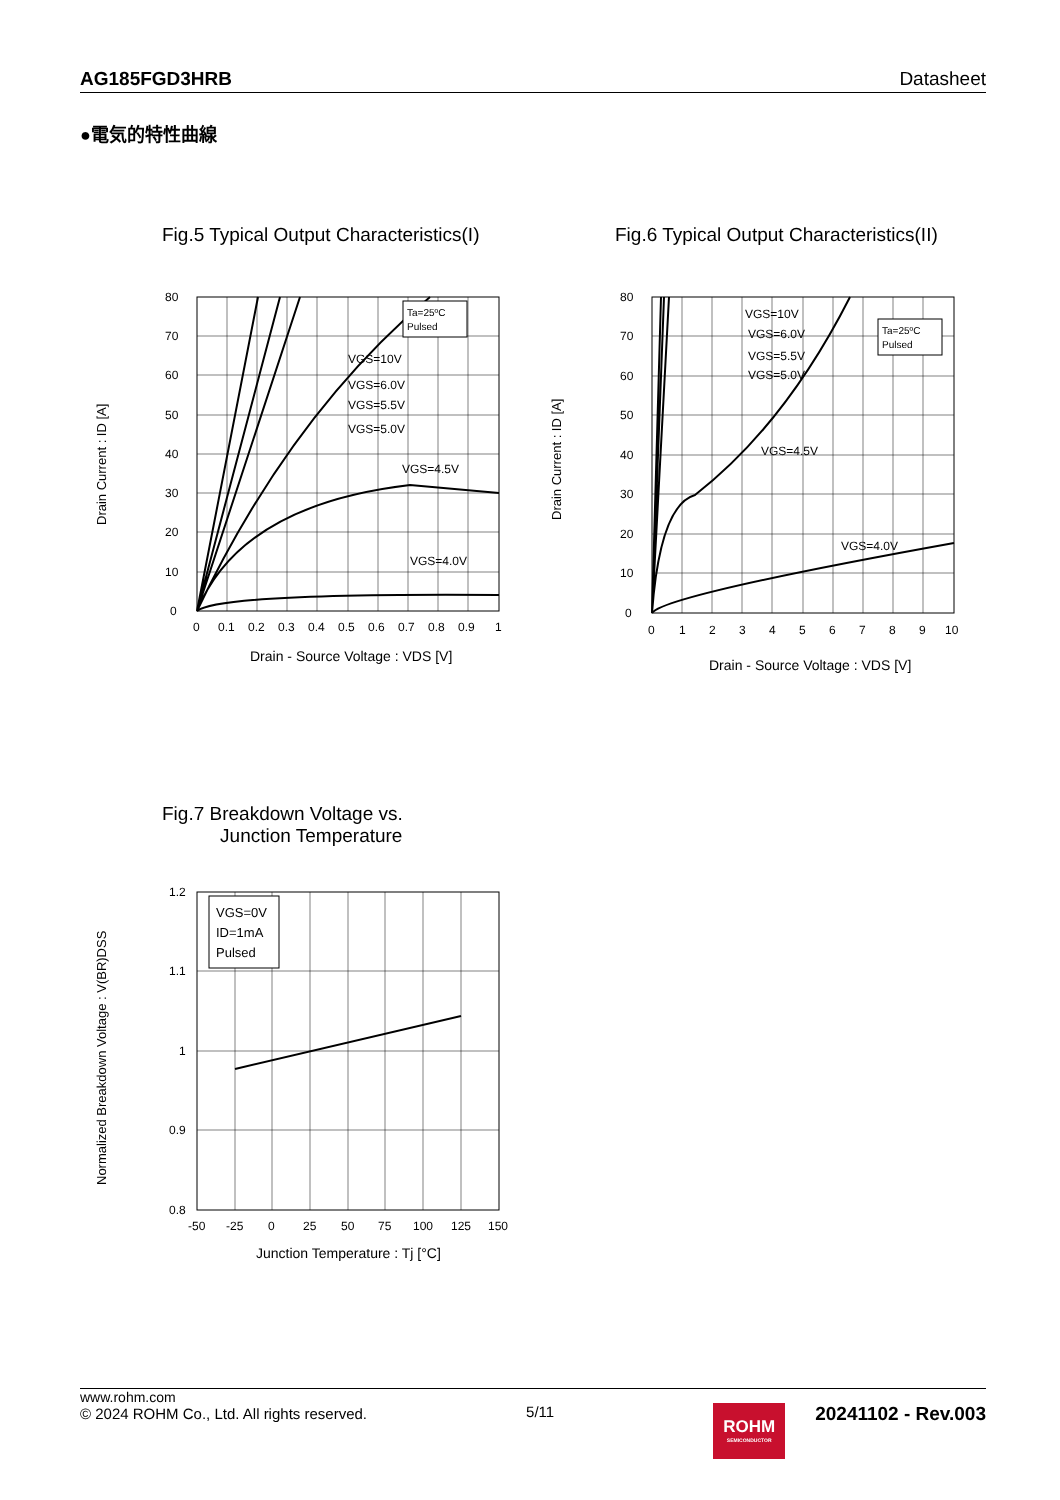AG185FGD3HRB Datasheet
●電気的特性曲線
Fig.5 Typical Output Characteristics(I)
Fig.6 Typical Output Characteristics(II)
Fig.7 Breakdown Voltage vs.
Junction Temperature
80
70
60
50
40
30
20
10
0
0
0.1
0.2
0.3
0.4
0.5
0.6
0.7
0.8
0.9
1
VGS=10V
VGS=6.0V
VGS=5.5V
VGS=5.0V
VGS=4.5V
VGS=4.0V
Ta=25ºC
Pulsed
Drain - Source Voltage : VDS [V]
Drain Current : ID [A]
80
70
60
50
40
30
20
10
0
0
1
2
3
4
5
6
7
8
9
10
VGS=10V
VGS=6.0V
VGS=5.5V
VGS=5.0V
VGS=4.5V
VGS=4.0V
Ta=25ºC
Pulsed
Drain - Source Voltage : VDS [V]
Drain Current : ID [A]
VGS=0V
ID=1mA
Pulsed
1.2
1.1
1
0.9
0.8
-50
-25
0
25
50
75
100
125
150
Junction Temperature : Tj [°C]
Normalized Breakdown Voltage : V(BR)DSS
www.rohm.com
© 2024 ROHM Co., Ltd. All rights reserved.
5/11
ROHM
SEMICONDUCTOR
20241102 - Rev.003